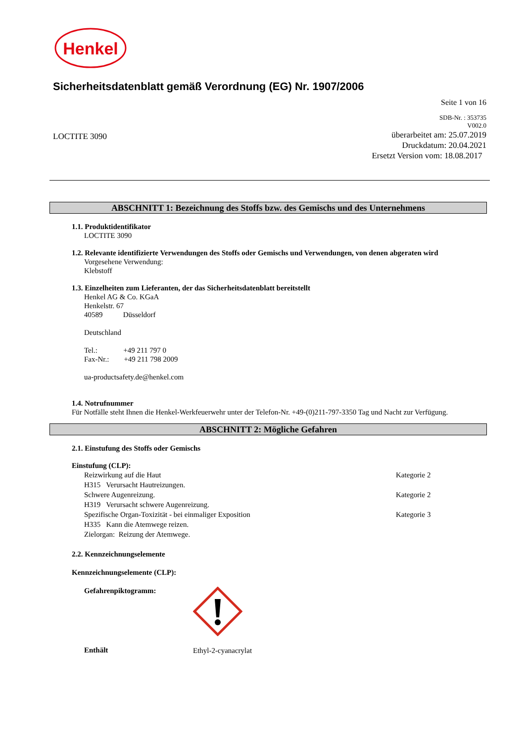Henkel
Sicherheitsdatenblatt gemäß Verordnung (EG) Nr. 1907/2006
Seite 1 von 16
SDB-Nr. : 353735
V002.0
LOCTITE 3090
überarbeitet am: 25.07.2019
Druckdatum: 20.04.2021
Ersetzt Version vom: 18.08.2017
ABSCHNITT 1: Bezeichnung des Stoffs bzw. des Gemischs und des Unternehmens
1.1. Produktidentifikator
LOCTITE 3090
1.2. Relevante identifizierte Verwendungen des Stoffs oder Gemischs und Verwendungen, von denen abgeraten wird
Vorgesehene Verwendung:
Klebstoff
1.3. Einzelheiten zum Lieferanten, der das Sicherheitsdatenblatt bereitstellt
Henkel AG & Co. KGaA
Henkelstr. 67
40589 Düsseldorf
Deutschland
Tel.: +49 211 797 0
Fax-Nr.: +49 211 798 2009
ua-productsafety.de@henkel.com
1.4. Notrufnummer
Für Notfälle steht Ihnen die Henkel-Werkfeuerwehr unter der Telefon-Nr. +49-(0)211-797-3350 Tag und Nacht zur Verfügung.
ABSCHNITT 2: Mögliche Gefahren
2.1. Einstufung des Stoffs oder Gemischs
Einstufung (CLP):
Reizwirkung auf die Haut Kategorie 2
H315 Verursacht Hautreizungen.
Schwere Augenreizung. Kategorie 2
H319 Verursacht schwere Augenreizung.
Spezifische Organ-Toxizität - bei einmaliger Exposition Kategorie 3
H335 Kann die Atemwege reizen.
Zielorgan: Reizung der Atemwege.
2.2. Kennzeichnungselemente
Kennzeichnungselemente (CLP):
Gefahrenpiktogramm:
Enthält
Ethyl-2-cyanacrylat